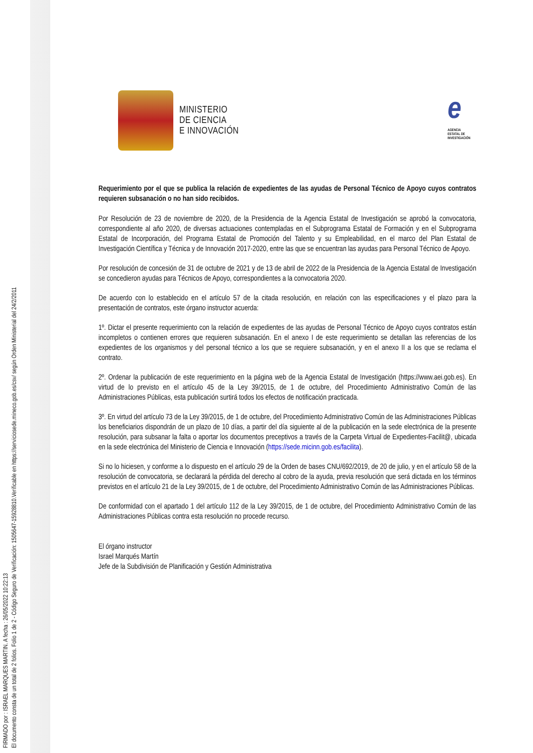FIRMADO por : ISRAEL MARQUES MARTIN. A fecha : 26/05/2022 10:22:13
El documento consta de un total de 2 folios. Folio 1 de 2 - Código Seguro de Verificación: 1505647-15928810.Verificable en https://serviciosede.mineco.gob.es/csv/ según Orden Ministerial del 24/2/2011
MINISTERIO
DE CIENCIA
E INNOVACIÓN
e
AGENCIA
ESTATAL DE
INVESTIGACIÓN
Requerimiento por el que se publica la relación de expedientes de las ayudas de Personal Técnico de Apoyo cuyos contratos requieren subsanación o no han sido recibidos.
Por Resolución de 23 de noviembre de 2020, de la Presidencia de la Agencia Estatal de Investigación se aprobó la convocatoria, correspondiente al año 2020, de diversas actuaciones contempladas en el Subprograma Estatal de Formación y en el Subprograma Estatal de Incorporación, del Programa Estatal de Promoción del Talento y su Empleabilidad, en el marco del Plan Estatal de Investigación Científica y Técnica y de Innovación 2017-2020, entre las que se encuentran las ayudas para Personal Técnico de Apoyo.
Por resolución de concesión de 31 de octubre de 2021 y de 13 de abril de 2022 de la Presidencia de la Agencia Estatal de Investigación se concedieron ayudas para Técnicos de Apoyo, correspondientes a la convocatoria 2020.
De acuerdo con lo establecido en el artículo 57 de la citada resolución, en relación con las especificaciones y el plazo para la presentación de contratos, este órgano instructor acuerda:
1º. Dictar el presente requerimiento con la relación de expedientes de las ayudas de Personal Técnico de Apoyo cuyos contratos están incompletos o contienen errores que requieren subsanación. En el anexo I de este requerimiento se detallan las referencias de los expedientes de los organismos y del personal técnico a los que se requiere subsanación, y en el anexo II a los que se reclama el contrato.
2º. Ordenar la publicación de este requerimiento en la página web de la Agencia Estatal de Investigación (https://www.aei.gob.es). En virtud de lo previsto en el artículo 45 de la Ley 39/2015, de 1 de octubre, del Procedimiento Administrativo Común de las Administraciones Públicas, esta publicación surtirá todos los efectos de notificación practicada.
3º. En virtud del artículo 73 de la Ley 39/2015, de 1 de octubre, del Procedimiento Administrativo Común de las Administraciones Públicas los beneficiarios dispondrán de un plazo de 10 días, a partir del día siguiente al de la publicación en la sede electrónica de la presente resolución, para subsanar la falta o aportar los documentos preceptivos a través de la Carpeta Virtual de Expedientes-Facilit@, ubicada en la sede electrónica del Ministerio de Ciencia e Innovación (https://sede.micinn.gob.es/facilita).
Si no lo hiciesen, y conforme a lo dispuesto en el artículo 29 de la Orden de bases CNU/692/2019, de 20 de julio, y en el artículo 58 de la resolución de convocatoria, se declarará la pérdida del derecho al cobro de la ayuda, previa resolución que será dictada en los términos previstos en el artículo 21 de la Ley 39/2015, de 1 de octubre, del Procedimiento Administrativo Común de las Administraciones Públicas.
De conformidad con el apartado 1 del artículo 112 de la Ley 39/2015, de 1 de octubre, del Procedimiento Administrativo Común de las Administraciones Públicas contra esta resolución no procede recurso.
El órgano instructor
Israel Marqués Martín
Jefe de la Subdivisión de Planificación y Gestión Administrativa